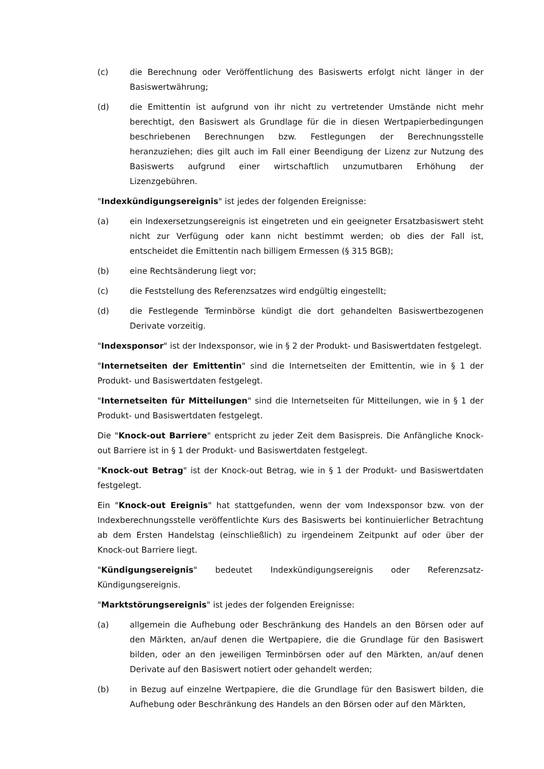(c) die Berechnung oder Veröffentlichung des Basiswerts erfolgt nicht länger in der Basiswertwährung;
(d) die Emittentin ist aufgrund von ihr nicht zu vertretender Umstände nicht mehr berechtigt, den Basiswert als Grundlage für die in diesen Wertpapierbedingungen beschriebenen Berechnungen bzw. Festlegungen der Berechnungsstelle heranzuziehen; dies gilt auch im Fall einer Beendigung der Lizenz zur Nutzung des Basiswerts aufgrund einer wirtschaftlich unzumutbaren Erhöhung der Lizenzgebühren.
"Indexkündigungsereignis" ist jedes der folgenden Ereignisse:
(a) ein Indexersetzungsereignis ist eingetreten und ein geeigneter Ersatzbasiswert steht nicht zur Verfügung oder kann nicht bestimmt werden; ob dies der Fall ist, entscheidet die Emittentin nach billigem Ermessen (§ 315 BGB);
(b) eine Rechtsänderung liegt vor;
(c) die Feststellung des Referenzsatzes wird endgültig eingestellt;
(d) die Festlegende Terminbörse kündigt die dort gehandelten Basiswertbezogenen Derivate vorzeitig.
"Indexsponsor" ist der Indexsponsor, wie in § 2 der Produkt- und Basiswertdaten festgelegt.
"Internetseiten der Emittentin" sind die Internetseiten der Emittentin, wie in § 1 der Produkt- und Basiswertdaten festgelegt.
"Internetseiten für Mitteilungen" sind die Internetseiten für Mitteilungen, wie in § 1 der Produkt- und Basiswertdaten festgelegt.
Die "Knock-out Barriere" entspricht zu jeder Zeit dem Basispreis. Die Anfängliche Knock-out Barriere ist in § 1 der Produkt- und Basiswertdaten festgelegt.
"Knock-out Betrag" ist der Knock-out Betrag, wie in § 1 der Produkt- und Basiswertdaten festgelegt.
Ein "Knock-out Ereignis" hat stattgefunden, wenn der vom Indexsponsor bzw. von der Indexberechnungsstelle veröffentlichte Kurs des Basiswerts bei kontinuierlicher Betrachtung ab dem Ersten Handelstag (einschließlich) zu irgendeinem Zeitpunkt auf oder über der Knock-out Barriere liegt.
"Kündigungsereignis" bedeutet Indexkündigungsereignis oder Referenzsatz-Kündigungsereignis.
"Marktstörungsereignis" ist jedes der folgenden Ereignisse:
(a) allgemein die Aufhebung oder Beschränkung des Handels an den Börsen oder auf den Märkten, an/auf denen die Wertpapiere, die die Grundlage für den Basiswert bilden, oder an den jeweiligen Terminbörsen oder auf den Märkten, an/auf denen Derivate auf den Basiswert notiert oder gehandelt werden;
(b) in Bezug auf einzelne Wertpapiere, die die Grundlage für den Basiswert bilden, die Aufhebung oder Beschränkung des Handels an den Börsen oder auf den Märkten,